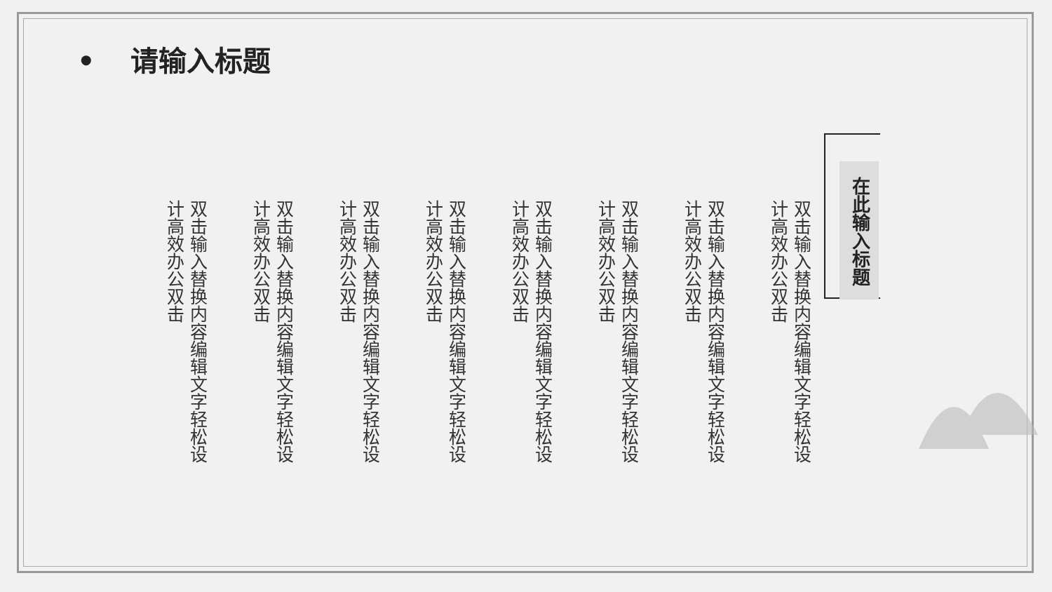• 请输入标题
双击输入替换内容编辑文字轻松设计高效办公双击
双击输入替换内容编辑文字轻松设计高效办公双击
双击输入替换内容编辑文字轻松设计高效办公双击
双击输入替换内容编辑文字轻松设计高效办公双击
双击输入替换内容编辑文字轻松设计高效办公双击
双击输入替换内容编辑文字轻松设计高效办公双击
双击输入替换内容编辑文字轻松设计高效办公双击
双击输入替换内容编辑文字轻松设计高效办公双击
在此输入标题